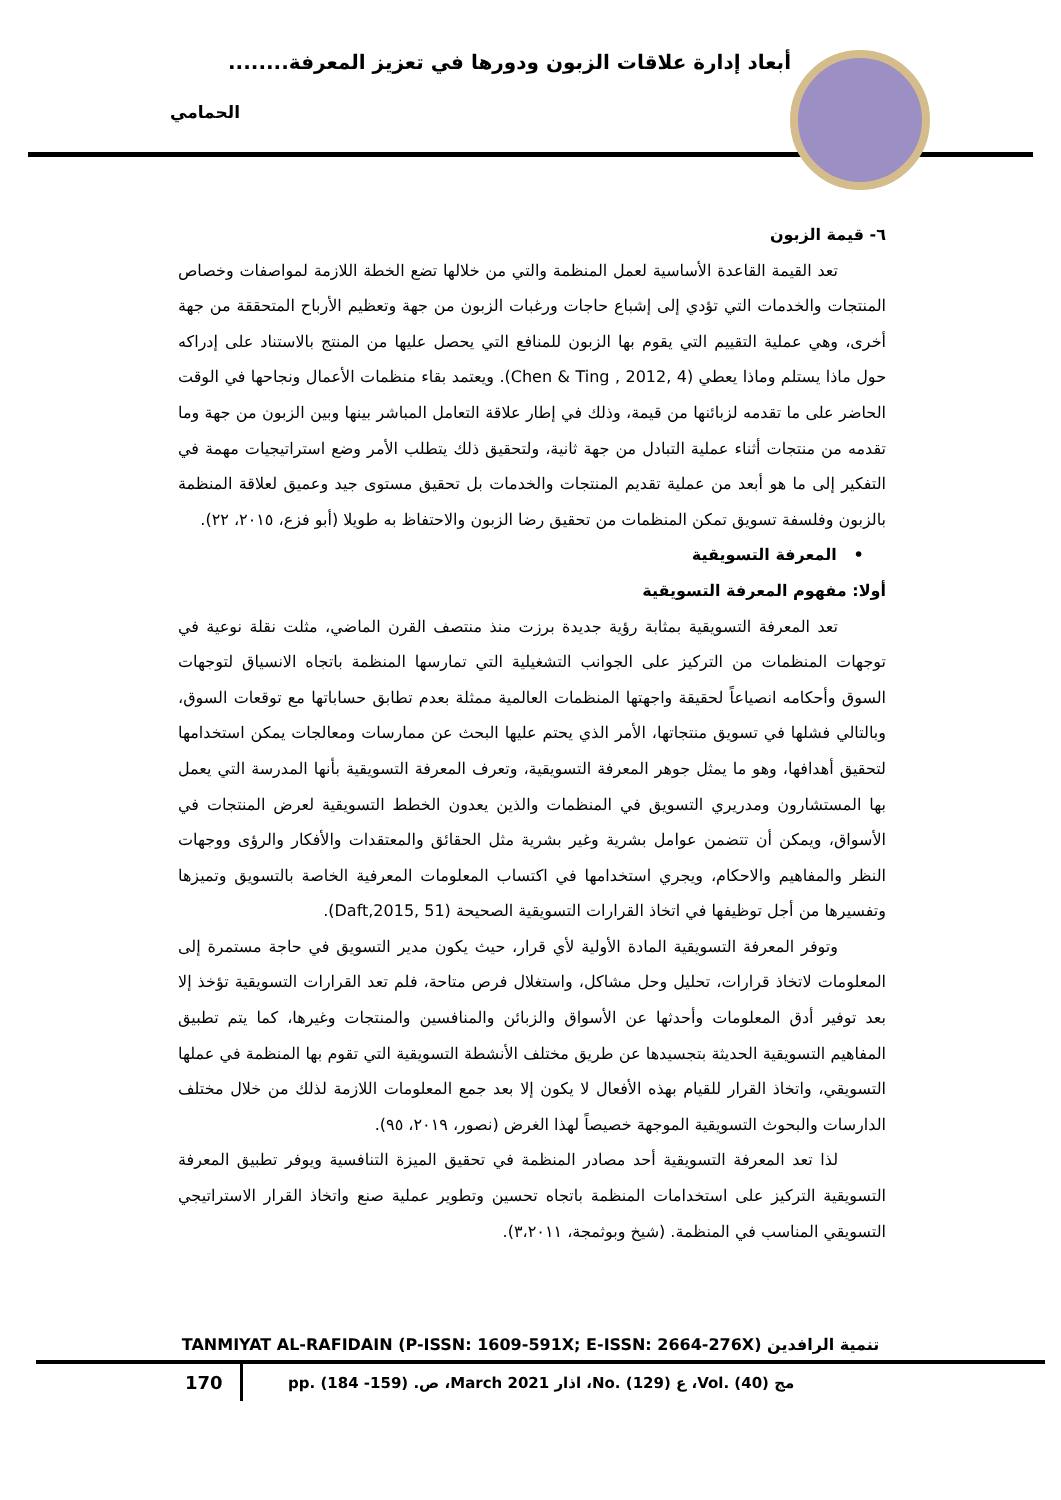أبعاد إدارة علاقات الزبون ودورها في تعزيز المعرفة........
الحمامي
٦- قيمة الزبون
تعد القيمة القاعدة الأساسية لعمل المنظمة والتي من خلالها تضع الخطة اللازمة لمواصفات وخصاص المنتجات والخدمات التي تؤدي إلى إشباع حاجات ورغبات الزبون من جهة وتعظيم الأرباح المتحققة من جهة أخرى، وهي عملية التقييم التي يقوم بها الزبون للمنافع التي يحصل عليها من المنتج بالاستناد على إدراكه حول ماذا يستلم وماذا يعطي (Chen & Ting , 2012, 4). ويعتمد بقاء منظمات الأعمال ونجاحها في الوقت الحاضر على ما تقدمه لزبائنها من قيمة، وذلك في إطار علاقة التعامل المباشر بينها وبين الزبون من جهة وما تقدمه من منتجات أثناء عملية التبادل من جهة ثانية، ولتحقيق ذلك يتطلب الأمر وضع استراتيجيات مهمة في التفكير إلى ما هو أبعد من عملية تقديم المنتجات والخدمات بل تحقيق مستوى جيد وعميق لعلاقة المنظمة بالزبون وفلسفة تسويق تمكن المنظمات من تحقيق رضا الزبون والاحتفاظ به طويلا (أبو فزع، ٢٠١٥، ٢٢).
• المعرفة التسويقية
أولا: مفهوم المعرفة التسويقية
تعد المعرفة التسويقية بمثابة رؤية جديدة برزت منذ منتصف القرن الماضي، مثلت نقلة نوعية في توجهات المنظمات من التركيز على الجوانب التشغيلية التي تمارسها المنظمة باتجاه الانسياق لتوجهات السوق وأحكامه انصياعاً لحقيقة واجهتها المنظمات العالمية ممثلة بعدم تطابق حساباتها مع توقعات السوق، وبالتالي فشلها في تسويق منتجاتها، الأمر الذي يحتم عليها البحث عن ممارسات ومعالجات يمكن استخدامها لتحقيق أهدافها، وهو ما يمثل جوهر المعرفة التسويقية، وتعرف المعرفة التسويقية بأنها المدرسة التي يعمل بها المستشارون ومدريري التسويق في المنظمات والذين يعدون الخطط التسويقية لعرض المنتجات في الأسواق، ويمكن أن تتضمن عوامل بشرية وغير بشرية مثل الحقائق والمعتقدات والأفكار والرؤى ووجهات النظر والمفاهيم والاحكام، ويجري استخدامها في اكتساب المعلومات المعرفية الخاصة بالتسويق وتميزها وتفسيرها من أجل توظيفها في اتخاذ القرارات التسويقية الصحيحة (Daft,2015, 51).
وتوفر المعرفة التسويقية المادة الأولية لأي قرار، حيث يكون مدير التسويق في حاجة مستمرة إلى المعلومات لاتخاذ قرارات، تحليل وحل مشاكل، واستغلال فرص متاحة، فلم تعد القرارات التسويقية تؤخذ إلا بعد توفير أدق المعلومات وأحدثها عن الأسواق والزبائن والمنافسين والمنتجات وغيرها، كما يتم تطبيق المفاهيم التسويقية الحديثة بتجسيدها عن طريق مختلف الأنشطة التسويقية التي تقوم بها المنظمة في عملها التسويقي، واتخاذ القرار للقيام بهذه الأفعال لا يكون إلا بعد جمع المعلومات اللازمة لذلك من خلال مختلف الدارسات والبحوث التسويقية الموجهة خصيصاً لهذا الغرض (نصور، ٢٠١٩، ٩٥).
لذا تعد المعرفة التسويقية أحد مصادر المنظمة في تحقيق الميزة التنافسية ويوفر تطبيق المعرفة التسويقية التركيز على استخدامات المنظمة باتجاه تحسين وتطوير عملية صنع واتخاذ القرار الاستراتيجي التسويقي المناسب في المنظمة. (شيخ وبوثمجة، ٣،٢٠١١).
TANMIYAT AL-RAFIDAIN (P-ISSN: 1609-591X; E-ISSN: 2664-276X) تنمية الرافدين
170
مج (40) .Vol، ع (129) .No، اذار March 2021، ص. (159- 184) .pp